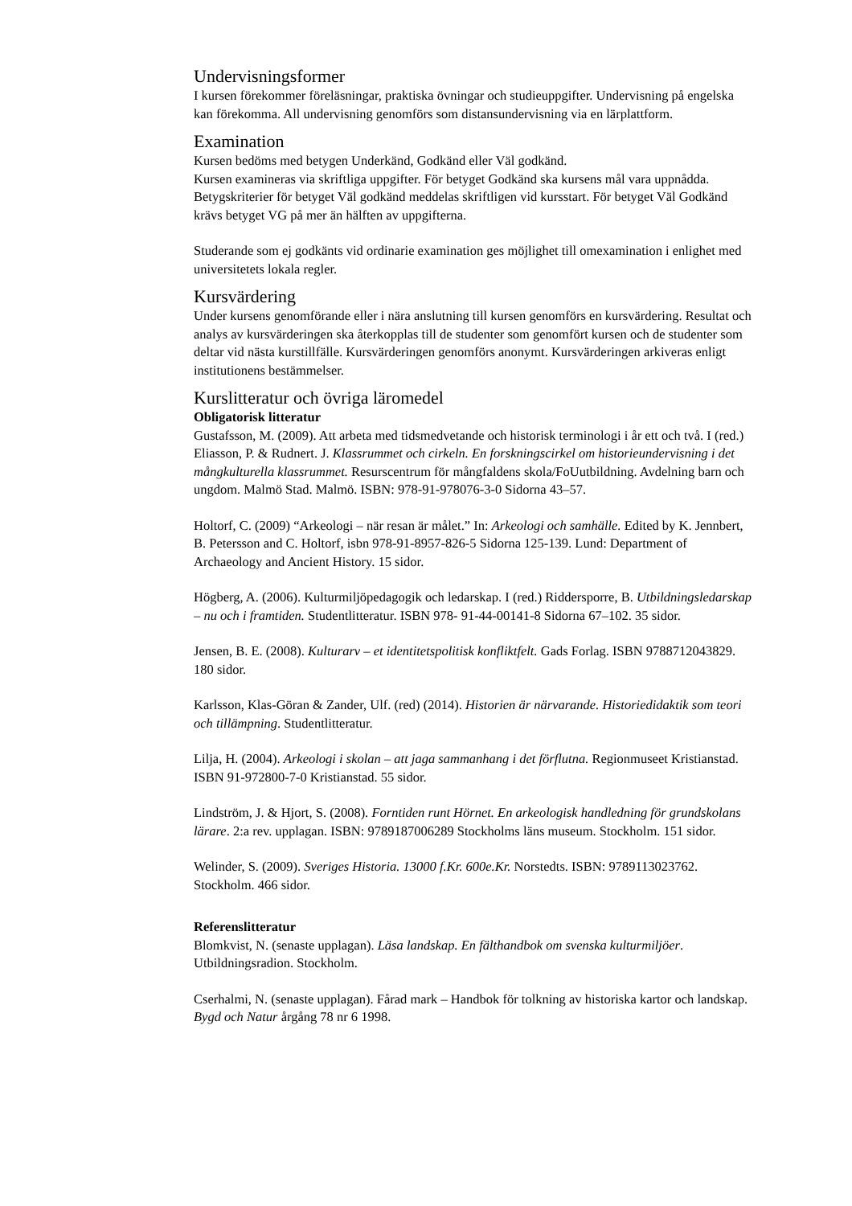Undervisningsformer
I kursen förekommer föreläsningar, praktiska övningar och studieuppgifter. Undervisning på engelska kan förekomma. All undervisning genomförs som distansundervisning via en lärplattform.
Examination
Kursen bedöms med betygen Underkänd, Godkänd eller Väl godkänd.
Kursen examineras via skriftliga uppgifter. För betyget Godkänd ska kursens mål vara uppnådda. Betygskriterier för betyget Väl godkänd meddelas skriftligen vid kursstart. För betyget Väl Godkänd krävs betyget VG på mer än hälften av uppgifterna.
Studerande som ej godkänts vid ordinarie examination ges möjlighet till omexamination i enlighet med universitetets lokala regler.
Kursvärdering
Under kursens genomförande eller i nära anslutning till kursen genomförs en kursvärdering. Resultat och analys av kursvärderingen ska återkopplas till de studenter som genomfört kursen och de studenter som deltar vid nästa kurstillfälle. Kursvärderingen genomförs anonymt. Kursvärderingen arkiveras enligt institutionens bestämmelser.
Kurslitteratur och övriga läromedel
Obligatorisk litteratur
Gustafsson, M. (2009). Att arbeta med tidsmedvetande och historisk terminologi i år ett och två. I (red.) Eliasson, P. & Rudnert. J. Klassrummet och cirkeln. En forskningscirkel om historieundervisning i det mångkulturella klassrummet. Resurscentrum för mångfaldens skola/FoUutbildning. Avdelning barn och ungdom. Malmö Stad. Malmö. ISBN: 978-91-978076-3-0 Sidorna 43–57.
Holtorf, C. (2009) “Arkeologi – när resan är målet.” In: Arkeologi och samhälle. Edited by K. Jennbert, B. Petersson and C. Holtorf, isbn 978-91-8957-826-5 Sidorna 125-139. Lund: Department of Archaeology and Ancient History. 15 sidor.
Högberg, A. (2006). Kulturmiljöpedagogik och ledarskap. I (red.) Riddersporre, B. Utbildningsledarskap – nu och i framtiden. Studentlitteratur. ISBN 978- 91-44-00141-8 Sidorna 67–102. 35 sidor.
Jensen, B. E. (2008). Kulturarv – et identitetspolitisk konfliktfelt. Gads Forlag. ISBN 9788712043829. 180 sidor.
Karlsson, Klas-Göran & Zander, Ulf. (red) (2014). Historien är närvarande. Historiedidaktik som teori och tillämpning. Studentlitteratur.
Lilja, H. (2004). Arkeologi i skolan – att jaga sammanhang i det förflutna. Regionmuseet Kristianstad. ISBN 91-972800-7-0 Kristianstad. 55 sidor.
Lindström, J. & Hjort, S. (2008). Forntiden runt Hörnet. En arkeologisk handledning för grundskolans lärare. 2:a rev. upplagan. ISBN: 9789187006289 Stockholms läns museum. Stockholm. 151 sidor.
Welinder, S. (2009). Sveriges Historia. 13000 f.Kr. 600e.Kr. Norstedts. ISBN: 9789113023762. Stockholm. 466 sidor.
Referenslitteratur
Blomkvist, N. (senaste upplagan). Läsa landskap. En fälthandbok om svenska kulturmiljöer. Utbildningsradion. Stockholm.
Cserhalmi, N. (senaste upplagan). Fårad mark – Handbok för tolkning av historiska kartor och landskap. Bygd och Natur årgång 78 nr 6 1998.